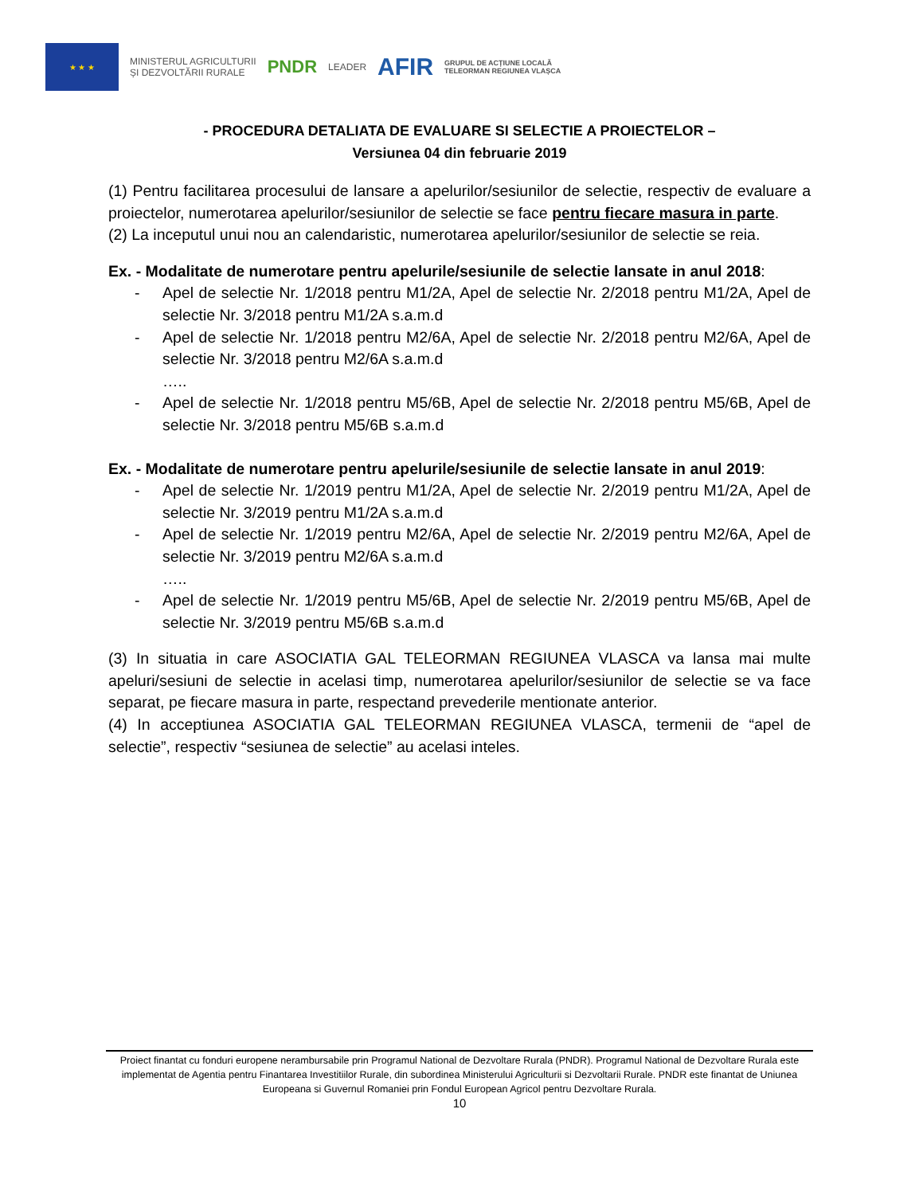★ ★ ★
MINISTERUL AGRICULTURII
ȘI DEZVOLTĂRII RURALE
PNDR
LEADER
AFIR
GRUPUL DE ACȚIUNE LOCALĂ
TELEORMAN REGIUNEA VLAȘCA
- PROCEDURA DETALIATA DE EVALUARE SI SELECTIE A PROIECTELOR –
Versiunea 04 din februarie 2019
(1) Pentru facilitarea procesului de lansare a apelurilor/sesiunilor de selectie, respectiv de evaluare a proiectelor, numerotarea apelurilor/sesiunilor de selectie se face pentru fiecare masura in parte.
(2) La inceputul unui nou an calendaristic, numerotarea apelurilor/sesiunilor de selectie se reia.
Ex. - Modalitate de numerotare pentru apelurile/sesiunile de selectie lansate in anul 2018:
- Apel de selectie Nr. 1/2018 pentru M1/2A, Apel de selectie Nr. 2/2018 pentru M1/2A, Apel de selectie Nr. 3/2018 pentru M1/2A s.a.m.d
- Apel de selectie Nr. 1/2018 pentru M2/6A, Apel de selectie Nr. 2/2018 pentru M2/6A, Apel de selectie Nr. 3/2018 pentru M2/6A s.a.m.d
…..
- Apel de selectie Nr. 1/2018 pentru M5/6B, Apel de selectie Nr. 2/2018 pentru M5/6B, Apel de selectie Nr. 3/2018 pentru M5/6B s.a.m.d
Ex. - Modalitate de numerotare pentru apelurile/sesiunile de selectie lansate in anul 2019:
- Apel de selectie Nr. 1/2019 pentru M1/2A, Apel de selectie Nr. 2/2019 pentru M1/2A, Apel de selectie Nr. 3/2019 pentru M1/2A s.a.m.d
- Apel de selectie Nr. 1/2019 pentru M2/6A, Apel de selectie Nr. 2/2019 pentru M2/6A, Apel de selectie Nr. 3/2019 pentru M2/6A s.a.m.d
…..
- Apel de selectie Nr. 1/2019 pentru M5/6B, Apel de selectie Nr. 2/2019 pentru M5/6B, Apel de selectie Nr. 3/2019 pentru M5/6B s.a.m.d
(3) In situatia in care ASOCIATIA GAL TELEORMAN REGIUNEA VLASCA va lansa mai multe apeluri/sesiuni de selectie in acelasi timp, numerotarea apelurilor/sesiunilor de selectie se va face separat, pe fiecare masura in parte, respectand prevederile mentionate anterior.
(4) In acceptiunea ASOCIATIA GAL TELEORMAN REGIUNEA VLASCA, termenii de “apel de selectie”, respectiv “sesiunea de selectie” au acelasi inteles.
Proiect finantat cu fonduri europene nerambursabile prin Programul National de Dezvoltare Rurala (PNDR). Programul National de Dezvoltare Rurala este implementat de Agentia pentru Finantarea Investitiilor Rurale, din subordinea Ministerului Agriculturii si Dezvoltarii Rurale. PNDR este finantat de Uniunea Europeana si Guvernul Romaniei prin Fondul European Agricol pentru Dezvoltare Rurala.
10